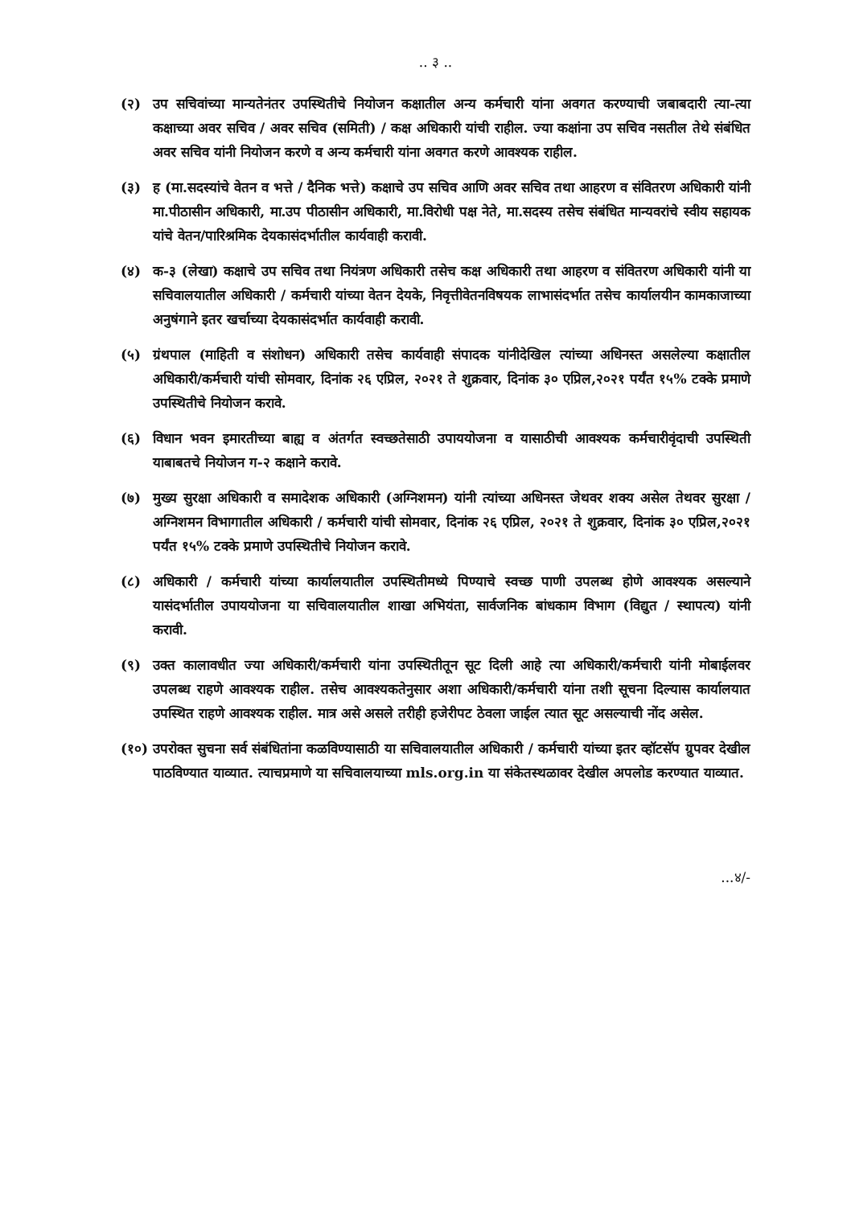.. ३ ..
(२) उप सचिवांच्या मान्यतेनंतर उपस्थितीचे नियोजन कक्षातील अन्य कर्मचारी यांना अवगत करण्याची जबाबदारी त्या-त्या कक्षाच्या अवर सचिव / अवर सचिव (समिती) / कक्ष अधिकारी यांची राहील. ज्या कक्षांना उप सचिव नसतील तेथे संबंधित अवर सचिव यांनी नियोजन करणे व अन्य कर्मचारी यांना अवगत करणे आवश्यक राहील.
(३) ह (मा.सदस्यांचे वेतन व भत्ते / दैनिक भत्ते) कक्षाचे उप सचिव आणि अवर सचिव तथा आहरण व संवितरण अधिकारी यांनी मा.पीठासीन अधिकारी, मा.उप पीठासीन अधिकारी, मा.विरोधी पक्ष नेते, मा.सदस्य तसेच संबंधित मान्यवरांचे स्वीय सहायक यांचे वेतन/पारिश्रमिक देयकासंदर्भातील कार्यवाही करावी.
(४) क-३ (लेखा) कक्षाचे उप सचिव तथा नियंत्रण अधिकारी तसेच कक्ष अधिकारी तथा आहरण व संवितरण अधिकारी यांनी या सचिवालयातील अधिकारी / कर्मचारी यांच्या वेतन देयके, निवृत्तीवेतनविषयक लाभासंदर्भात तसेच कार्यालयीन कामकाजाच्या अनुषंगाने इतर खर्चाच्या देयकासंदर्भात कार्यवाही करावी.
(५) ग्रंथपाल (माहिती व संशोधन) अधिकारी तसेच कार्यवाही संपादक यांनीदेखिल त्यांच्या अधिनस्त असलेल्या कक्षातील अधिकारी/कर्मचारी यांची सोमवार, दिनांक २६ एप्रिल, २०२१ ते शुक्रवार, दिनांक ३० एप्रिल,२०२१ पर्यंत १५% टक्के प्रमाणे उपस्थितीचे नियोजन करावे.
(६) विधान भवन इमारतीच्या बाह्य व अंतर्गत स्वच्छतेसाठी उपाययोजना व यासाठीची आवश्यक कर्मचारीवृंदाची उपस्थिती याबाबतचे नियोजन ग-२ कक्षाने करावे.
(७) मुख्य सुरक्षा अधिकारी व समादेशक अधिकारी (अग्निशमन) यांनी त्यांच्या अधिनस्त जेथवर शक्य असेल तेथवर सुरक्षा / अग्निशमन विभागातील अधिकारी / कर्मचारी यांची सोमवार, दिनांक २६ एप्रिल, २०२१ ते शुक्रवार, दिनांक ३० एप्रिल,२०२१ पर्यंत १५% टक्के प्रमाणे उपस्थितीचे नियोजन करावे.
(८) अधिकारी / कर्मचारी यांच्या कार्यालयातील उपस्थितीमध्ये पिण्याचे स्वच्छ पाणी उपलब्ध होणे आवश्यक असल्याने यासंदर्भातील उपाययोजना या सचिवालयातील शाखा अभियंता, सार्वजनिक बांधकाम विभाग (विद्युत / स्थापत्य) यांनी करावी.
(९) उक्त कालावधीत ज्या अधिकारी/कर्मचारी यांना उपस्थितीतून सूट दिली आहे त्या अधिकारी/कर्मचारी यांनी मोबाईलवर उपलब्ध राहणे आवश्यक राहील. तसेच आवश्यकतेनुसार अशा अधिकारी/कर्मचारी यांना तशी सूचना दिल्यास कार्यालयात उपस्थित राहणे आवश्यक राहील. मात्र असे असले तरीही हजेरीपट ठेवला जाईल त्यात सूट असल्याची नोंद असेल.
(१०) उपरोक्त सुचना सर्व संबंधितांना कळविण्यासाठी या सचिवालयातील अधिकारी / कर्मचारी यांच्या इतर व्हॉटसॅप ग्रुपवर देखील पाठविण्यात याव्यात. त्याचप्रमाणे या सचिवालयाच्या mls.org.in या संकेतस्थळावर देखील अपलोड करण्यात याव्यात.
...४/-